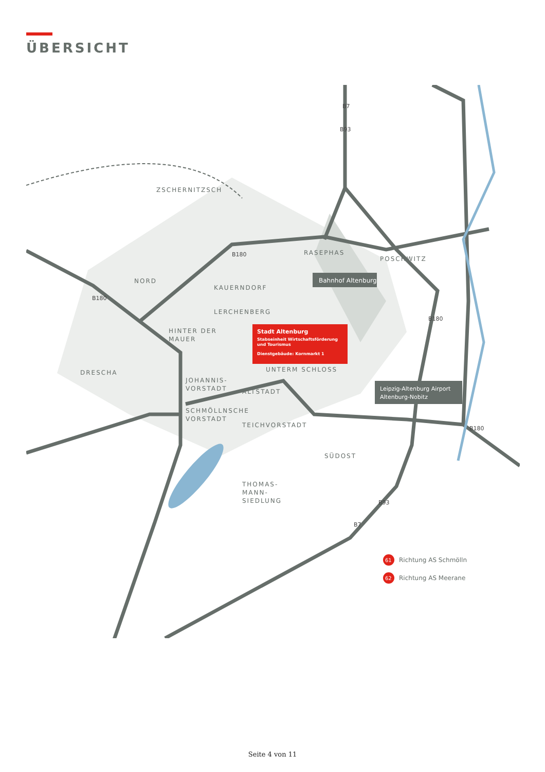ÜBERSICHT
ZSCHERNITZSCH
RASEPHAS
POSCHWITZ
NORD
KAUERNDORF
LERCHENBERG
HINTER DER
MAUER
DRESCHA
JOHANNIS-
VORSTADT
UNTERM SCHLOSS
ALTSTADT
SCHMÖLLNSCHE
VORSTADT
TEICHVORSTADT
SÜDOST
THOMAS-
MANN-
SIEDLUNG
Bahnhof Altenburg
Stadt Altenburg
Stabseinheit Wirtschaftsförderung
und Tourismus
Dienstgebäude: Kornmarkt 1
Leipzig-Altenburg Airport
Altenburg-Nobitz
B7
B93
B180
B180
B180
B180
B93
B7
61
Richtung AS Schmölln
62
Richtung AS Meerane
Seite 4 von 11